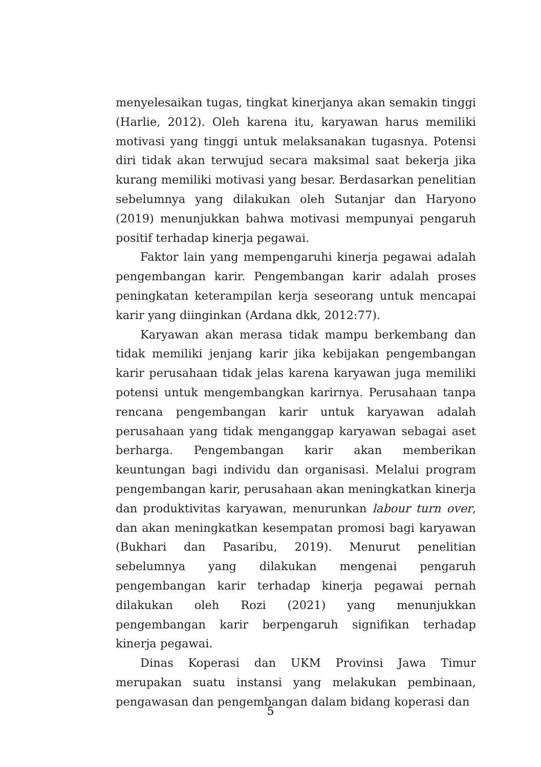menyelesaikan tugas, tingkat kinerjanya akan semakin tinggi (Harlie, 2012). Oleh karena itu, karyawan harus memiliki motivasi yang tinggi untuk melaksanakan tugasnya. Potensi diri tidak akan terwujud secara maksimal saat bekerja jika kurang memiliki motivasi yang besar. Berdasarkan penelitian sebelumnya yang dilakukan oleh Sutanjar dan Haryono (2019) menunjukkan bahwa motivasi mempunyai pengaruh positif terhadap kinerja pegawai.
Faktor lain yang mempengaruhi kinerja pegawai adalah pengembangan karir. Pengembangan karir adalah proses peningkatan keterampilan kerja seseorang untuk mencapai karir yang diinginkan (Ardana dkk, 2012:77).
Karyawan akan merasa tidak mampu berkembang dan tidak memiliki jenjang karir jika kebijakan pengembangan karir perusahaan tidak jelas karena karyawan juga memiliki potensi untuk mengembangkan karirnya. Perusahaan tanpa rencana pengembangan karir untuk karyawan adalah perusahaan yang tidak menganggap karyawan sebagai aset berharga. Pengembangan karir akan memberikan keuntungan bagi individu dan organisasi. Melalui program pengembangan karir, perusahaan akan meningkatkan kinerja dan produktivitas karyawan, menurunkan labour turn over, dan akan meningkatkan kesempatan promosi bagi karyawan (Bukhari dan Pasaribu, 2019). Menurut penelitian sebelumnya yang dilakukan mengenai pengaruh pengembangan karir terhadap kinerja pegawai pernah dilakukan oleh Rozi (2021) yang menunjukkan pengembangan karir berpengaruh signifikan terhadap kinerja pegawai.
Dinas Koperasi dan UKM Provinsi Jawa Timur merupakan suatu instansi yang melakukan pembinaan, pengawasan dan pengembangan dalam bidang koperasi dan
5